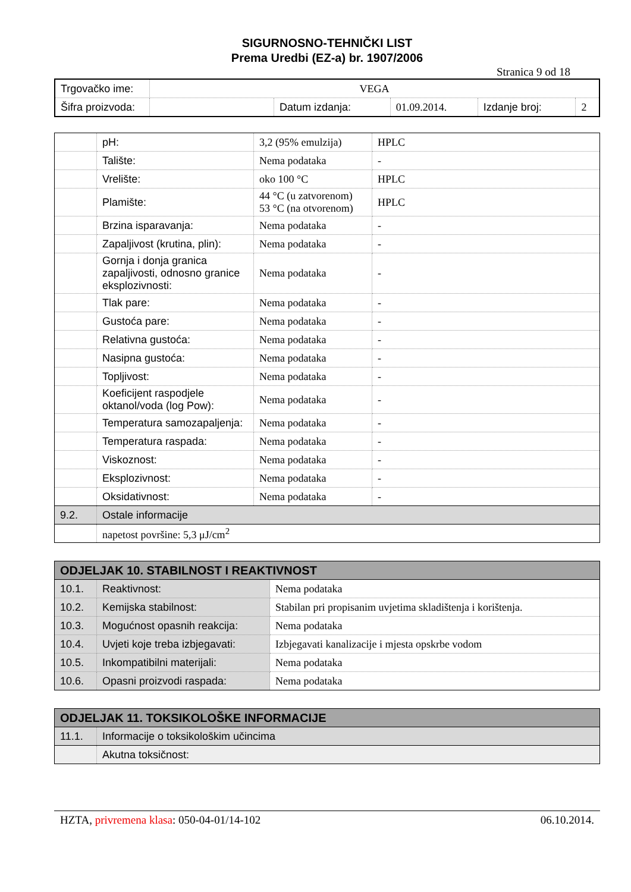SIGURNOSNO-TEHNIČKI LIST
Prema Uredbi (EZ-a) br. 1907/2006
Stranica 9 od 18
| Trgovačko ime: | VEGA | | | | |
| Šifra proizvoda: | | Datum izdanja: | 01.09.2014. | Izdanje broj: | 2 |
| | pH: | 3,2 (95% emulzija) | HPLC |
| | Talište: | Nema podataka | - |
| | Vrelište: | oko 100 °C | HPLC |
| | Plamište: | 44 °C (u zatvorenom) 53 °C (na otvorenom) | HPLC |
| | Brzina isparavanja: | Nema podataka | - |
| | Zapaljivost (krutina, plin): | Nema podataka | - |
| | Gornja i donja granica zapaljivosti, odnosno granice eksplozivnosti: | Nema podataka | - |
| | Tlak pare: | Nema podataka | - |
| | Gustoća pare: | Nema podataka | - |
| | Relativna gustoća: | Nema podataka | - |
| | Nasipna gustoća: | Nema podataka | - |
| | Topljivost: | Nema podataka | - |
| | Koeficijent raspodjele oktanol/voda (log Pow): | Nema podataka | - |
| | Temperatura samozapaljenja: | Nema podataka | - |
| | Temperatura raspada: | Nema podataka | - |
| | Viskoznost: | Nema podataka | - |
| | Eksplozivnost: | Nema podataka | - |
| | Oksidativnost: | Nema podataka | - |
| 9.2. | Ostale informacije | | |
| | napetost površine: 5,3 μJ/cm<sup>2</sup> | | |
| ODJELJAK 10. STABILNOST I REAKTIVNOST | | |
| 10.1. | Reaktivnost: | Nema podataka |
| 10.2. | Kemijska stabilnost: | Stabilan pri propisanim uvjetima skladištenja i korištenja. |
| 10.3. | Mogućnost opasnih reakcija: | Nema podataka |
| 10.4. | Uvjeti koje treba izbjegavati: | Izbjegavati kanalizacije i mjesta opskrbe vodom |
| 10.5. | Inkompatibilni materijali: | Nema podataka |
| 10.6. | Opasni proizvodi raspada: | Nema podataka |
| ODJELJAK 11. TOKSIKOLOŠKE INFORMACIJE | |
| 11.1. | Informacije o toksikološkim učincima |
| | Akutna toksičnost: |
HZTA, privremena klasa: 050-04-01/14-102 06.10.2014.